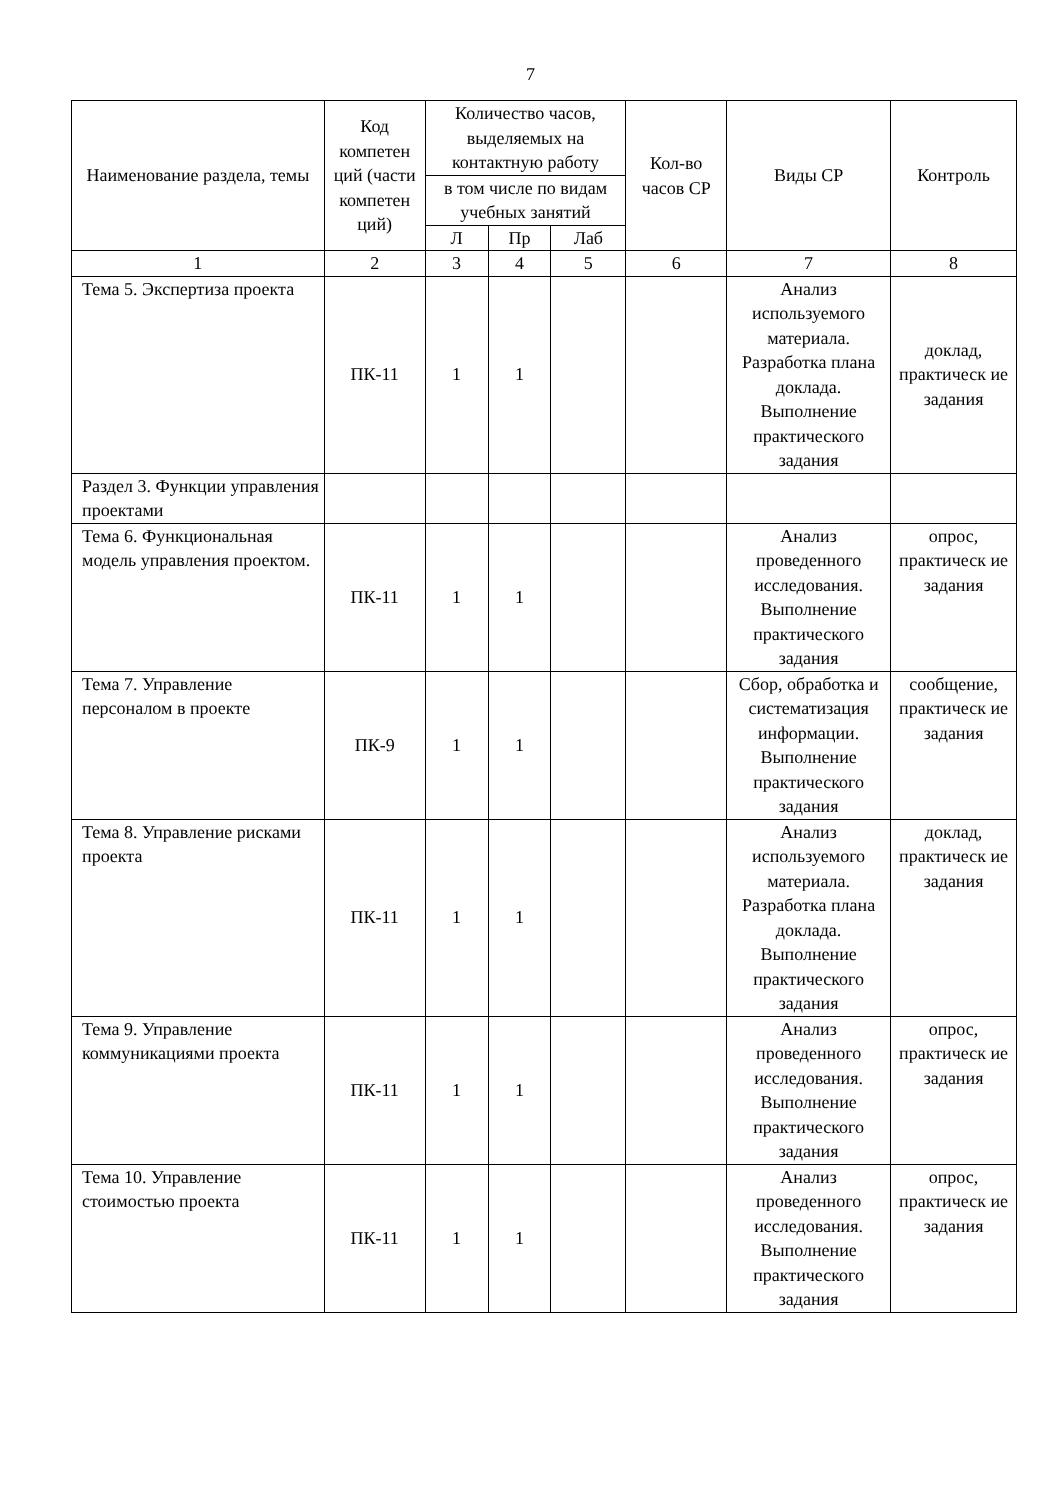7
| Наименование раздела, темы | Код компетен ций (части компетен ций) | Количество часов, выделяемых на контактную работу | | | Кол-во часов СР | Виды СР | Контроль |
| --- | --- | --- | --- | --- | --- | --- | --- |
| | | в том числе по видам учебных занятий | | | | | |
| | | Л | Пр | Лаб | | | |
| 1 | 2 | 3 | 4 | 5 | 6 | 7 | 8 |
| Тема 5. Экспертиза проекта | ПК-11 | 1 | 1 | | | Анализ используемого материала. Разработка плана доклада. Выполнение практического задания | доклад, практическ ие задания |
| Раздел 3. Функции управления проектами | | | | | | | |
| Тема 6. Функциональная модель управления проектом. | ПК-11 | 1 | 1 | | | Анализ проведенного исследования. Выполнение практического задания | опрос, практическ ие задания |
| Тема 7. Управление персоналом в проекте | ПК-9 | 1 | 1 | | | Сбор, обработка и систематизация информации. Выполнение практического задания | сообщение, практическ ие задания |
| Тема 8. Управление рисками проекта | ПК-11 | 1 | 1 | | | Анализ используемого материала. Разработка плана доклада. Выполнение практического задания | доклад, практическ ие задания |
| Тема 9. Управление коммуникациями проекта | ПК-11 | 1 | 1 | | | Анализ проведенного исследования. Выполнение практического задания | опрос, практическ ие задания |
| Тема 10. Управление стоимостью проекта | ПК-11 | 1 | 1 | | | Анализ проведенного исследования. Выполнение практического задания | опрос, практическ ие задания |